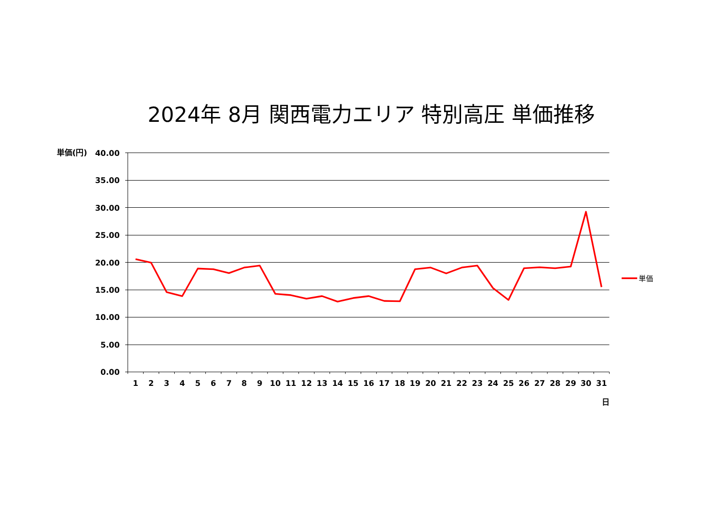2024年 8月 関西電力エリア 特別高圧 単価推移
単価(円)
40.00
35.00
30.00
25.00
20.00
15.00
10.00
5.00
0.00
1
2
3
4
5
6
7
8
9
10
11
12
13
14
15
16
17
18
19
20
21
22
23
24
25
26
27
28
29
30
31
日
単価